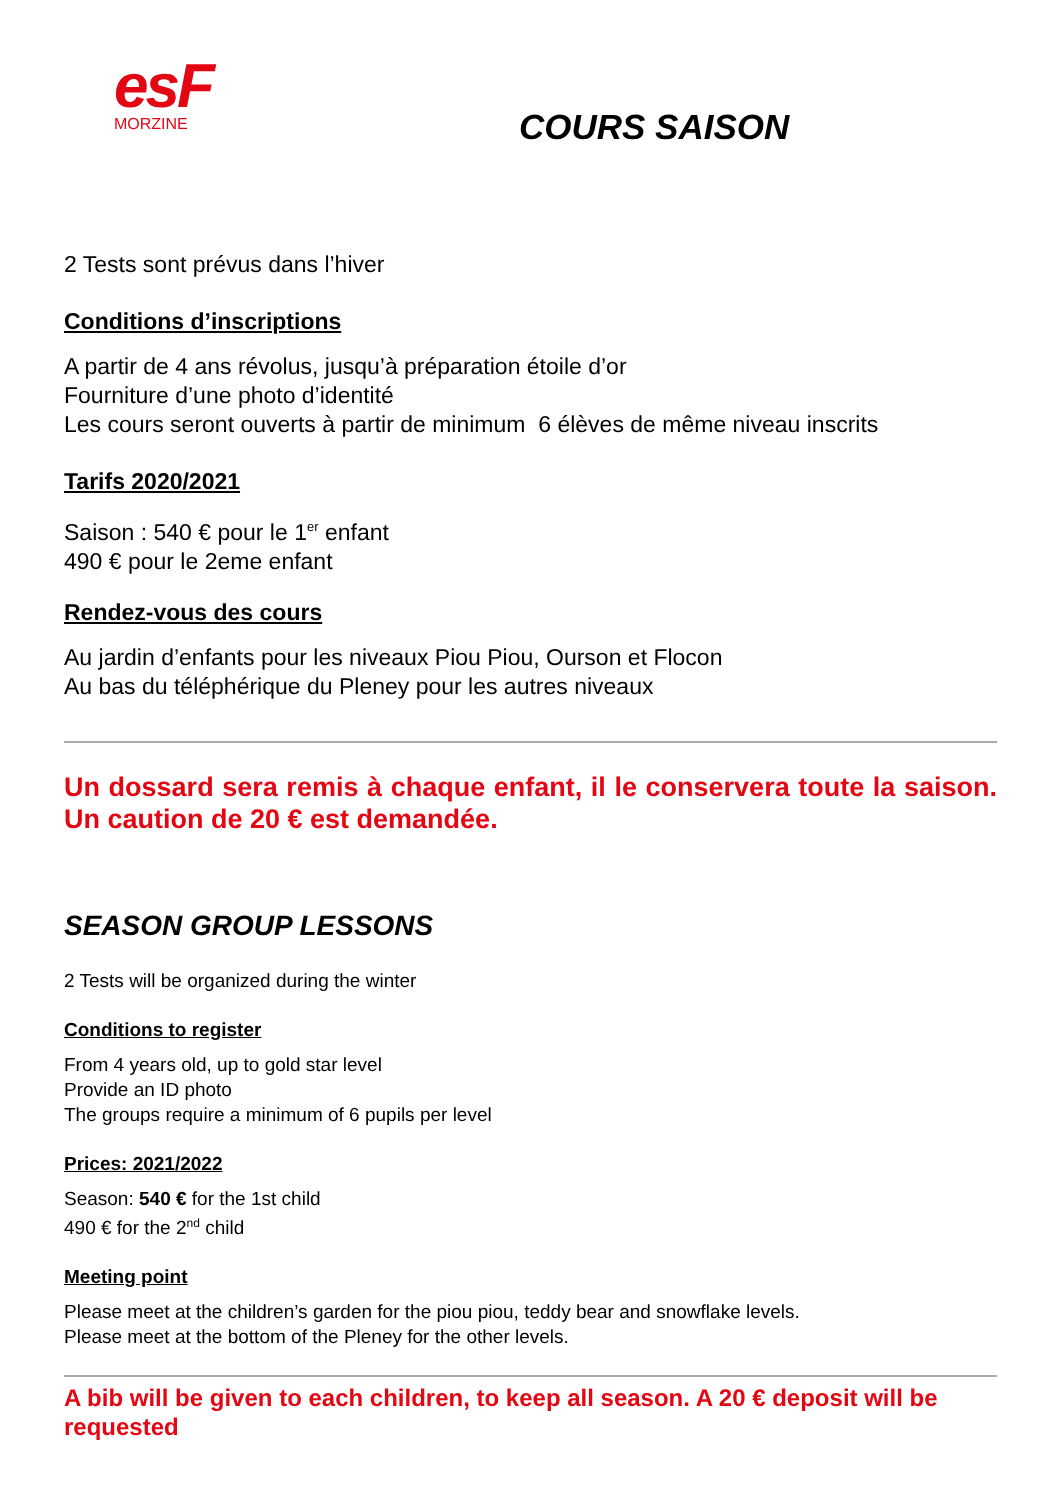esF
MORZINE
COURS SAISON
2 Tests sont prévus dans l’hiver
Conditions d’inscriptions
A partir de 4 ans révolus, jusqu’à préparation étoile d’or
Fourniture d’une photo d’identité
Les cours seront ouverts à partir de minimum 6 élèves de même niveau inscrits
Tarifs 2020/2021
Saison : 540 € pour le 1<sup>er</sup> enfant
490 € pour le 2eme enfant
Rendez-vous des cours
Au jardin d’enfants pour les niveaux Piou Piou, Ourson et Flocon
Au bas du téléphérique du Pleney pour les autres niveaux
Un dossard sera remis à chaque enfant, il le conservera toute la saison. Un caution de 20 € est demandée.
SEASON GROUP LESSONS
2 Tests will be organized during the winter
Conditions to register
From 4 years old, up to gold star level
Provide an ID photo
The groups require a minimum of 6 pupils per level
Prices: 2021/2022
Season: 540 € for the 1st child
490 € for the 2<sup>nd</sup> child
Meeting point
Please meet at the children’s garden for the piou piou, teddy bear and snowflake levels.
Please meet at the bottom of the Pleney for the other levels.
A bib will be given to each children, to keep all season. A 20 € deposit will be requested